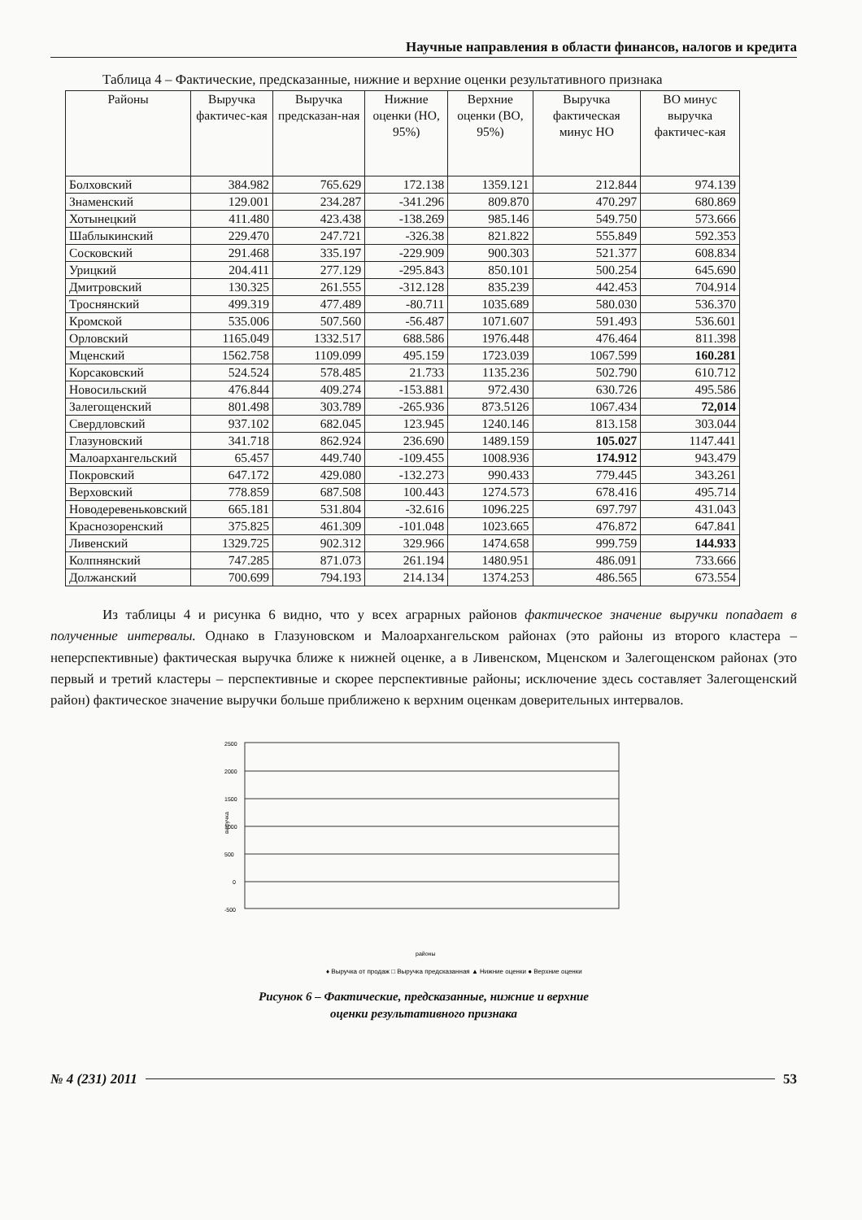Научные направления в области финансов, налогов и кредита
Таблица 4 – Фактические, предсказанные, нижние и верхние оценки результативного признака
| Районы | Выручка фактичес-кая | Выручка предсказан-ная | Нижние оценки (НО, 95%) | Верхние оценки (ВО, 95%) | Выручка фактическая минус НО | ВО минус выручка фактичес-кая |
| --- | --- | --- | --- | --- | --- | --- |
| Болховский | 384.982 | 765.629 | 172.138 | 1359.121 | 212.844 | 974.139 |
| Знаменский | 129.001 | 234.287 | -341.296 | 809.870 | 470.297 | 680.869 |
| Хотынецкий | 411.480 | 423.438 | -138.269 | 985.146 | 549.750 | 573.666 |
| Шаблыкинский | 229.470 | 247.721 | -326.38 | 821.822 | 555.849 | 592.353 |
| Сосковский | 291.468 | 335.197 | -229.909 | 900.303 | 521.377 | 608.834 |
| Урицкий | 204.411 | 277.129 | -295.843 | 850.101 | 500.254 | 645.690 |
| Дмитровский | 130.325 | 261.555 | -312.128 | 835.239 | 442.453 | 704.914 |
| Троснянский | 499.319 | 477.489 | -80.711 | 1035.689 | 580.030 | 536.370 |
| Кромской | 535.006 | 507.560 | -56.487 | 1071.607 | 591.493 | 536.601 |
| Орловский | 1165.049 | 1332.517 | 688.586 | 1976.448 | 476.464 | 811.398 |
| Мценский | 1562.758 | 1109.099 | 495.159 | 1723.039 | 1067.599 | 160.281 |
| Корсаковский | 524.524 | 578.485 | 21.733 | 1135.236 | 502.790 | 610.712 |
| Новосильский | 476.844 | 409.274 | -153.881 | 972.430 | 630.726 | 495.586 |
| Залегощенский | 801.498 | 303.789 | -265.936 | 873.5126 | 1067.434 | 72,014 |
| Свердловский | 937.102 | 682.045 | 123.945 | 1240.146 | 813.158 | 303.044 |
| Глазуновский | 341.718 | 862.924 | 236.690 | 1489.159 | 105.027 | 1147.441 |
| Малоархангельский | 65.457 | 449.740 | -109.455 | 1008.936 | 174.912 | 943.479 |
| Покровский | 647.172 | 429.080 | -132.273 | 990.433 | 779.445 | 343.261 |
| Верховский | 778.859 | 687.508 | 100.443 | 1274.573 | 678.416 | 495.714 |
| Новодеревеньковский | 665.181 | 531.804 | -32.616 | 1096.225 | 697.797 | 431.043 |
| Краснозоренский | 375.825 | 461.309 | -101.048 | 1023.665 | 476.872 | 647.841 |
| Ливенский | 1329.725 | 902.312 | 329.966 | 1474.658 | 999.759 | 144.933 |
| Колпнянский | 747.285 | 871.073 | 261.194 | 1480.951 | 486.091 | 733.666 |
| Должанский | 700.699 | 794.193 | 214.134 | 1374.253 | 486.565 | 673.554 |
Из таблицы 4 и рисунка 6 видно, что у всех аграрных районов фактическое значение выручки попадает в полученные интервалы. Однако в Глазуновском и Малоархангельском районах (это районы из второго кластера – неперспективные) фактическая выручка ближе к нижней оценке, а в Ливенском, Мценском и Залегощенском районах (это первый и третий кластеры – перспективные и скорее перспективные районы; исключение здесь составляет Залегощенский район) фактическое значение выручки больше приближено к верхним оценкам доверительных интервалов.
2500
2000
1500
1000
500
0
-500
выручка
районы
♦ Выручка от продаж □ Выручка предсказанная ▲ Нижние оценки ● Верхние оценки
Рисунок 6 – Фактические, предсказанные, нижние и верхние
оценки результативного признака
№ 4 (231) 2011 53